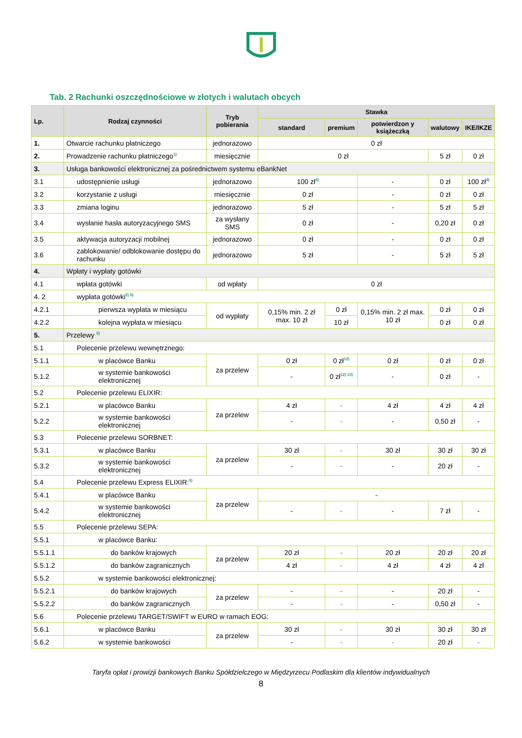Tab. 2 Rachunki oszczędnościowe w złotych i walutach obcych
| Lp. | Rodzaj czynności | Tryb pobierania | Stawka | | | | |
| --- | --- | --- | --- | --- | --- | --- | --- |
| | | | standard | premium | potwierdzon y książeczką | walutowy | IKE/IKZE |
| 1. | Otwarcie rachunku płatniczego | jednorazowo | 0 zł | | | | |
| 2. | Prowadzenie rachunku płatniczego<sup>1)</sup> | miesięcznie | 0 zł | | | 5 zł | 0 zł |
| 3. | Usługa bankowości elektronicznej za pośrednictwem systemu eBankNet | | | | | | |
| 3.1 | udostępnienie usługi | jednorazowo | 100 zł<sup>4)</sup> | | - | 0 zł | 100 zł<sup>4)</sup> |
| 3.2 | korzystanie z usługi | miesięcznie | 0 zł | | - | 0 zł | 0 zł |
| 3.3 | zmiana loginu | jednorazowo | 5 zł | | - | 5 zł | 5 zł |
| 3.4 | wysłanie hasła autoryzacyjnego SMS | za wysłany SMS | 0 zł | | - | 0,20 zł | 0 zł |
| 3.5 | aktywacja autoryzacji mobilnej | jednorazowo | 0 zł | | - | 0 zł | 0 zł |
| 3.6 | zablokowanie/ odblokowanie dostępu do rachunku | jednorazowo | 5 zł | | - | 5 zł | 5 zł |
| 4. | Wpłaty i wypłaty gotówki | | | | | | |
| 4.1 | wpłata gotówki | od wpłaty | 0 zł | | | | |
| 4. 2 | wypłata gotówki<sup>2) 5)</sup> | | | | | | |
| 4.2.1 | pierwsza wypłata w miesiącu | od wypłaty | 0,15% min. 2 zł max. 10 zł | 0 zł | 0,15% min. 2 zł max. 10 zł | 0 zł | 0 zł |
| 4.2.2 | kolejna wypłata w miesiącu | | | 10 zł | | 0 zł | 0 zł |
| 5. | Przelewy <sup>5)</sup> | | | | | | |
| 5.1 | Polecenie przelewu wewnętrznego: | | | | | | |
| 5.1.1 | w placówce Banku | za przelew | 0 zł | 0 zł<sup>12)</sup> | 0 zł | 0 zł | 0 zł |
| 5.1.2 | w systemie bankowości elektronicznej | | - | 0 zł<sup>12) 13)</sup> | - | 0 zł | - |
| 5.2 | Polecenie przelewu ELIXIR: | | | | | | |
| 5.2.1 | w placówce Banku | za przelew | 4 zł | - | 4 zł | 4 zł | 4 zł |
| 5.2.2 | w systemie bankowości elektronicznej | | - | - | - | 0,50 zł | - |
| 5.3 | Polecenie przelewu SORBNET: | | | | | | |
| 5.3.1 | w placówce Banku | za przelew | 30 zł | - | 30 zł | 30 zł | 30 zł |
| 5.3.2 | w systemie bankowości elektronicznej | | - | - | - | 20 zł | - |
| 5.4 | Polecenie przelewu Express ELIXIR:<sup>5)</sup> | | | | | | |
| 5.4.1 | w placówce Banku | za przelew | - | | | | |
| 5.4.2 | w systemie bankowości elektronicznej | | - | - | - | 7 zł | - |
| 5.5 | Polecenie przelewu SEPA: | | | | | | |
| 5.5.1 | w placówce Banku: | | | | | | |
| 5.5.1.1 | do banków krajowych | za przelew | 20 zł | - | 20 zł | 20 zł | 20 zł |
| 5.5.1.2 | do banków zagranicznych | | 4 zł | - | 4 zł | 4 zł | 4 zł |
| 5.5.2 | w systemie bankowości elektronicznej: | | | | | | |
| 5.5.2.1 | do banków krajowych | za przelew | - | - | - | 20 zł | - |
| 5.5.2.2 | do banków zagranicznych | | - | - | - | 0,50 zł | - |
| 5.6 | Polecenie przelewu TARGET/SWIFT w EURO w ramach EOG: | | | | | | |
| 5.6.1 | w placówce Banku | za przelew | 30 zł | - | 30 zł | 30 zł | 30 zł |
| 5.6.2 | w systemie bankowości | | - | - | - | 20 zł | - |
Taryfa opłat i prowizji bankowych Banku Spółdzielczego w Międzyrzecu Podlaskim dla klientów indywidualnych
8